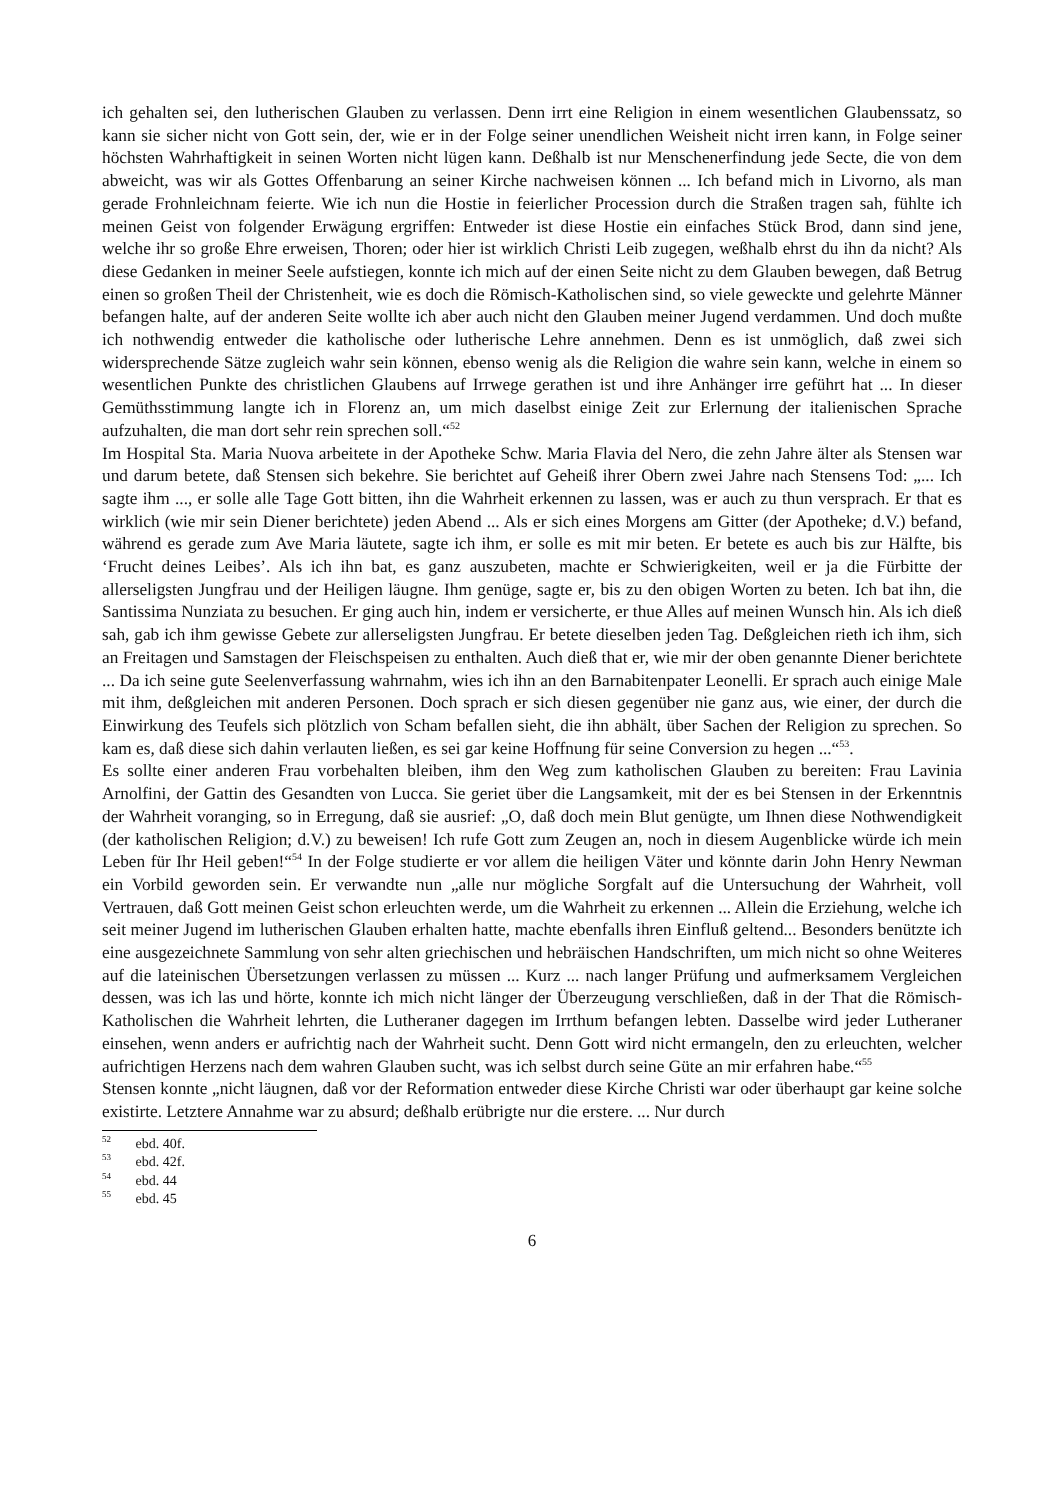ich gehalten sei, den lutherischen Glauben zu verlassen. Denn irrt eine Religion in einem wesentlichen Glaubenssatz, so kann sie sicher nicht von Gott sein, der, wie er in der Folge seiner unendlichen Weisheit nicht irren kann, in Folge seiner höchsten Wahrhaftigkeit in seinen Worten nicht lügen kann. Deßhalb ist nur Menschenerfindung jede Secte, die von dem abweicht, was wir als Gottes Offenbarung an seiner Kirche nachweisen können ... Ich befand mich in Livorno, als man gerade Frohnleichnam feierte. Wie ich nun die Hostie in feierlicher Procession durch die Straßen tragen sah, fühlte ich meinen Geist von folgender Erwägung ergriffen: Entweder ist diese Hostie ein einfaches Stück Brod, dann sind jene, welche ihr so große Ehre erweisen, Thoren; oder hier ist wirklich Christi Leib zugegen, weßhalb ehrst du ihn da nicht? Als diese Gedanken in meiner Seele aufstiegen, konnte ich mich auf der einen Seite nicht zu dem Glauben bewegen, daß Betrug einen so großen Theil der Christenheit, wie es doch die Römisch-Katholischen sind, so viele geweckte und gelehrte Männer befangen halte, auf der anderen Seite wollte ich aber auch nicht den Glauben meiner Jugend verdammen. Und doch mußte ich nothwendig entweder die katholische oder lutherische Lehre annehmen. Denn es ist unmöglich, daß zwei sich widersprechende Sätze zugleich wahr sein können, ebenso wenig als die Religion die wahre sein kann, welche in einem so wesentlichen Punkte des christlichen Glaubens auf Irrwege gerathen ist und ihre Anhänger irre geführt hat ... In dieser Gemüthsstimmung langte ich in Florenz an, um mich daselbst einige Zeit zur Erlernung der italienischen Sprache aufzuhalten, die man dort sehr rein sprechen soll.“<sup>52</sup>
Im Hospital Sta. Maria Nuova arbeitete in der Apotheke Schw. Maria Flavia del Nero, die zehn Jahre älter als Stensen war und darum betete, daß Stensen sich bekehre. Sie berichtet auf Geheiß ihrer Obern zwei Jahre nach Stensens Tod: „... Ich sagte ihm ..., er solle alle Tage Gott bitten, ihn die Wahrheit erkennen zu lassen, was er auch zu thun versprach. Er that es wirklich (wie mir sein Diener berichtete) jeden Abend ... Als er sich eines Morgens am Gitter (der Apotheke; d.V.) befand, während es gerade zum Ave Maria läutete, sagte ich ihm, er solle es mit mir beten. Er betete es auch bis zur Hälfte, bis ‘Frucht deines Leibes’. Als ich ihn bat, es ganz auszubeten, machte er Schwierigkeiten, weil er ja die Fürbitte der allerseligsten Jungfrau und der Heiligen läugne. Ihm genüge, sagte er, bis zu den obigen Worten zu beten. Ich bat ihn, die Santissima Nunziata zu besuchen. Er ging auch hin, indem er versicherte, er thue Alles auf meinen Wunsch hin. Als ich dieß sah, gab ich ihm gewisse Gebete zur allerseligsten Jungfrau. Er betete dieselben jeden Tag. Deßgleichen rieth ich ihm, sich an Freitagen und Samstagen der Fleischspeisen zu enthalten. Auch dieß that er, wie mir der oben genannte Diener berichtete ... Da ich seine gute Seelenverfassung wahrnahm, wies ich ihn an den Barnabitenpater Leonelli. Er sprach auch einige Male mit ihm, deßgleichen mit anderen Personen. Doch sprach er sich diesen gegenüber nie ganz aus, wie einer, der durch die Einwirkung des Teufels sich plötzlich von Scham befallen sieht, die ihn abhält, über Sachen der Religion zu sprechen. So kam es, daß diese sich dahin verlauten ließen, es sei gar keine Hoffnung für seine Conversion zu hegen ...“<sup>53</sup>.
Es sollte einer anderen Frau vorbehalten bleiben, ihm den Weg zum katholischen Glauben zu bereiten: Frau Lavinia Arnolfini, der Gattin des Gesandten von Lucca. Sie geriet über die Langsamkeit, mit der es bei Stensen in der Erkenntnis der Wahrheit voranging, so in Erregung, daß sie ausrief: „O, daß doch mein Blut genügte, um Ihnen diese Nothwendigkeit (der katholischen Religion; d.V.) zu beweisen! Ich rufe Gott zum Zeugen an, noch in diesem Augenblicke würde ich mein Leben für Ihr Heil geben!“<sup>54</sup> In der Folge studierte er vor allem die heiligen Väter und könnte darin John Henry Newman ein Vorbild geworden sein. Er verwandte nun „alle nur mögliche Sorgfalt auf die Untersuchung der Wahrheit, voll Vertrauen, daß Gott meinen Geist schon erleuchten werde, um die Wahrheit zu erkennen ... Allein die Erziehung, welche ich seit meiner Jugend im lutherischen Glauben erhalten hatte, machte ebenfalls ihren Einfluß geltend... Besonders benützte ich eine ausgezeichnete Sammlung von sehr alten griechischen und hebräischen Handschriften, um mich nicht so ohne Weiteres auf die lateinischen Übersetzungen verlassen zu müssen ... Kurz ... nach langer Prüfung und aufmerksamem Vergleichen dessen, was ich las und hörte, konnte ich mich nicht länger der Überzeugung verschließen, daß in der That die Römisch-Katholischen die Wahrheit lehrten, die Lutheraner dagegen im Irrthum befangen lebten. Dasselbe wird jeder Lutheraner einsehen, wenn anders er aufrichtig nach der Wahrheit sucht. Denn Gott wird nicht ermangeln, den zu erleuchten, welcher aufrichtigen Herzens nach dem wahren Glauben sucht, was ich selbst durch seine Güte an mir erfahren habe.“<sup>55</sup>
Stensen konnte „nicht läugnen, daß vor der Reformation entweder diese Kirche Christi war oder überhaupt gar keine solche existirte. Letztere Annahme war zu absurd; deßhalb erübrigte nur die erstere. ... Nur durch
<sup>52</sup> ebd. 40f.
<sup>53</sup> ebd. 42f.
<sup>54</sup> ebd. 44
<sup>55</sup> ebd. 45
6